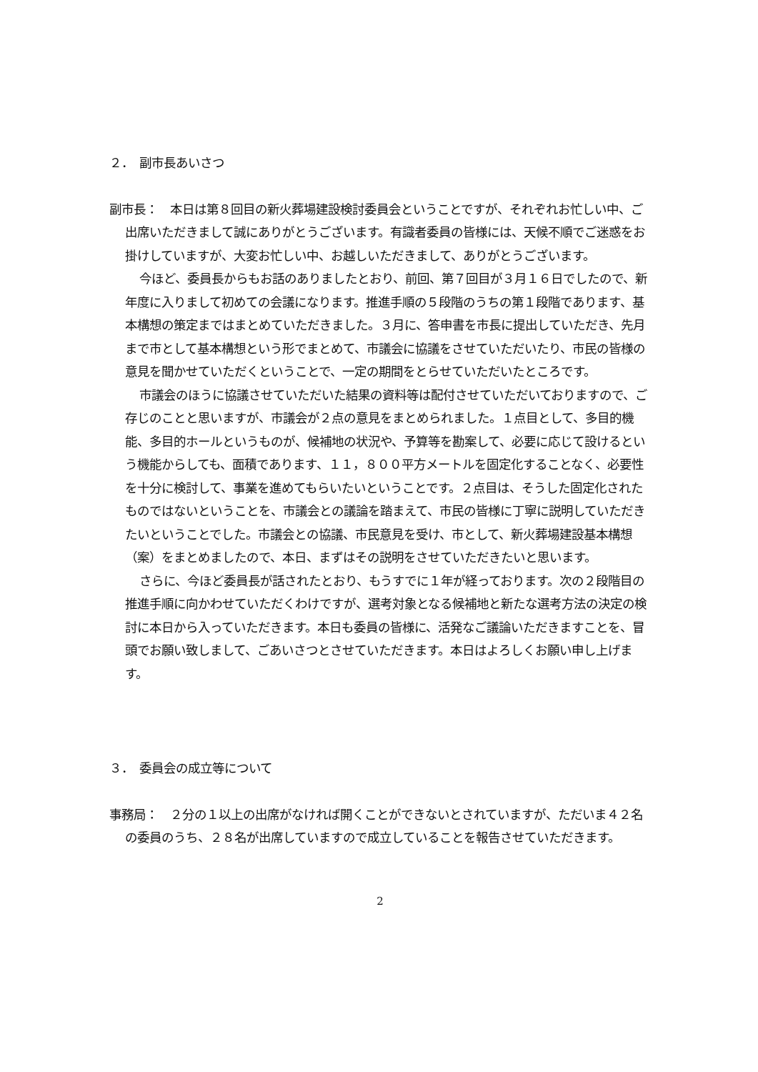２．　副市長あいさつ
副市長：　本日は第８回目の新火葬場建設検討委員会ということですが、それぞれお忙しい中、ご出席いただきまして誠にありがとうございます。有識者委員の皆様には、天候不順でご迷惑をお掛けしていますが、大変お忙しい中、お越しいただきまして、ありがとうございます。
今ほど、委員長からもお話のありましたとおり、前回、第７回目が３月１６日でしたので、新年度に入りまして初めての会議になります。推進手順の５段階のうちの第１段階であります、基本構想の策定まではまとめていただきました。３月に、答申書を市長に提出していただき、先月まで市として基本構想という形でまとめて、市議会に協議をさせていただいたり、市民の皆様の意見を聞かせていただくということで、一定の期間をとらせていただいたところです。
市議会のほうに協議させていただいた結果の資料等は配付させていただいておりますので、ご存じのことと思いますが、市議会が２点の意見をまとめられました。１点目として、多目的機能、多目的ホールというものが、候補地の状況や、予算等を勘案して、必要に応じて設けるという機能からしても、面積であります、１１，８００平方メートルを固定化することなく、必要性を十分に検討して、事業を進めてもらいたいということです。２点目は、そうした固定化されたものではないということを、市議会との議論を踏まえて、市民の皆様に丁寧に説明していただきたいということでした。市議会との協議、市民意見を受け、市として、新火葬場建設基本構想（案）をまとめましたので、本日、まずはその説明をさせていただきたいと思います。
さらに、今ほど委員長が話されたとおり、もうすでに１年が経っております。次の２段階目の推進手順に向かわせていただくわけですが、選考対象となる候補地と新たな選考方法の決定の検討に本日から入っていただきます。本日も委員の皆様に、活発なご議論いただきますことを、冒頭でお願い致しまして、ごあいさつとさせていただきます。本日はよろしくお願い申し上げます。
３．　委員会の成立等について
事務局：　２分の１以上の出席がなければ開くことができないとされていますが、ただいま４２名の委員のうち、２８名が出席していますので成立していることを報告させていただきます。
2